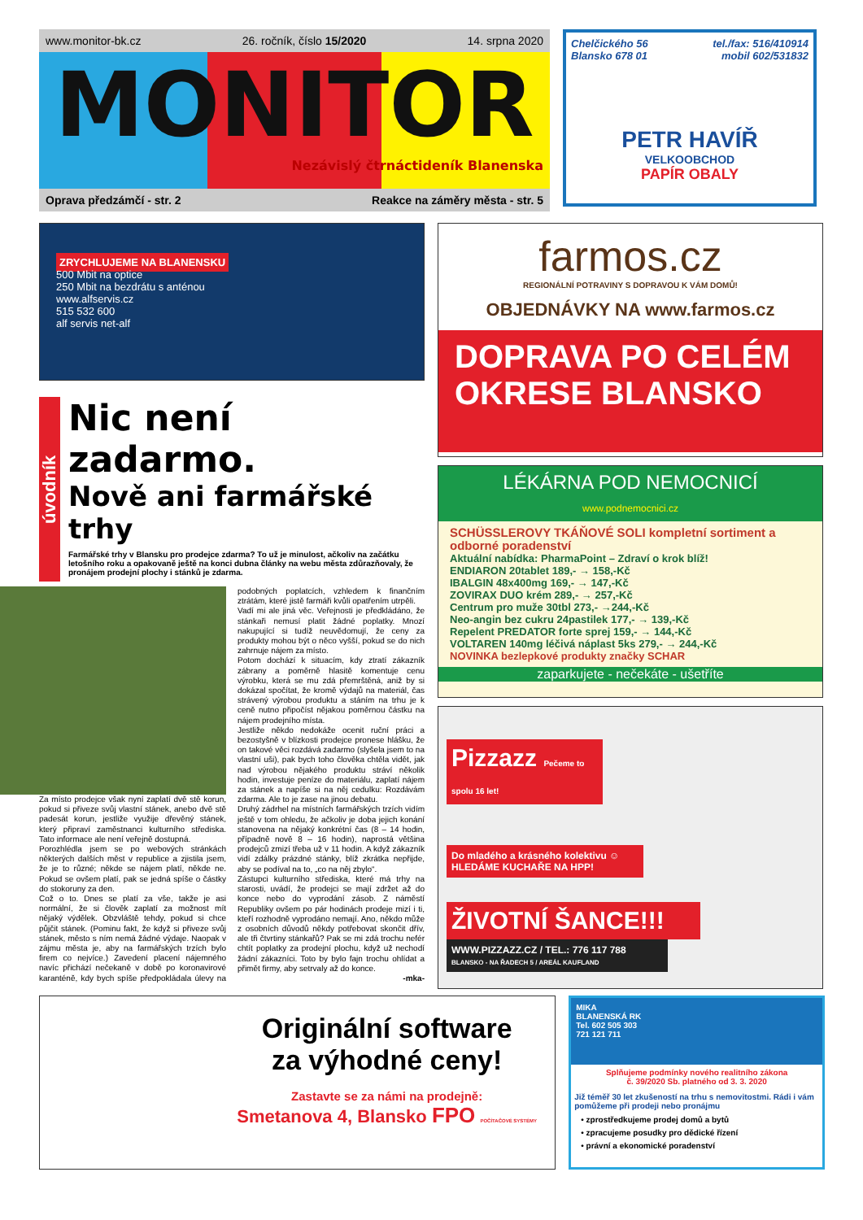www.monitor-bk.cz 26. ročník, číslo 15/2020 14. srpna 2020
MONITOR
Nezávislý čtrnáctideník Blanenska
Oprava předzámčí - str. 2 Reakce na záměry města - str. 5
Chelčického 56
Blansko 678 01 tel./fax: 516/410914
mobil 602/531832
PETR HAVÍŘ
VELKOOBCHOD
PAPÍR OBALY
ZRYCHLUJEME NA BLANENSKU
500 Mbit na optice
250 Mbit na bezdrátu s anténou
www.alfservis.cz
515 532 600
alf servis net-alf
úvodník
Nic není zadarmo.
Nově ani farmářské trhy
Farmářské trhy v Blansku pro prodejce zdarma? To už je minulost, ačkoliv na začátku letošního roku a opakovaně ještě na konci dubna články na webu města zdůrazňovaly, že pronájem prodejní plochy i stánků je zdarma.
Za místo prodejce však nyní zaplatí dvě stě korun, pokud si přiveze svůj vlastní stánek, anebo dvě stě padesát korun, jestliže využije dřevěný stánek, který připraví zaměstnanci kulturního střediska. Tato informace ale není veřejně dostupná.
Porozhlédla jsem se po webových stránkách některých dalších měst v republice a zjistila jsem, že je to různé; někde se nájem platí, někde ne. Pokud se ovšem platí, pak se jedná spíše o částky do stokoruny za den.
Což o to. Dnes se platí za vše, takže je asi normální, že si člověk zaplatí za možnost mít nějaký výdělek. Obzvláště tehdy, pokud si chce půjčit stánek. (Pominu fakt, že když si přiveze svůj stánek, město s ním nemá žádné výdaje. Naopak v zájmu města je, aby na farmářských trzích bylo firem co nejvíce.) Zavedení placení nájemného navíc přichází nečekaně v době po koronavirové karanténě, kdy bych spíše předpokládala úlevy na podobných poplatcích, vzhledem k finančním ztrátám, které jistě farmáři kvůli opatřením utrpěli.
Vadí mi ale jiná věc. Veřejnosti je předkládáno, že stánkaři nemusí platit žádné poplatky. Mnozí nakupující si tudíž neuvědomují, že ceny za produkty mohou být o něco vyšší, pokud se do nich zahrnuje nájem za místo.
Potom dochází k situacím, kdy ztratí zákazník zábrany a poměrně hlasitě komentuje cenu výrobku, která se mu zdá přemrštěná, aniž by si dokázal spočítat, že kromě výdajů na materiál, čas strávený výrobou produktu a stáním na trhu je k ceně nutno připočíst nějakou poměrnou částku na nájem prodejního místa.
Jestliže někdo nedokáže ocenit ruční práci a bezostyšně v blízkosti prodejce pronese hlášku, že on takové věci rozdává zadarmo (slyšela jsem to na vlastní uši), pak bych toho člověka chtěla vidět, jak nad výrobou nějakého produktu stráví několik hodin, investuje peníze do materiálu, zaplatí nájem za stánek a napíše si na něj cedulku: Rozdávám zdarma. Ale to je zase na jinou debatu.
Druhý zádrhel na místních farmářských trzích vidím ještě v tom ohledu, že ačkoliv je doba jejich konání stanovena na nějaký konkrétní čas (8 – 14 hodin, případně nově 8 – 16 hodin), naprostá většina prodejců zmizí třeba už v 11 hodin. A když zákazník vidí zdálky prázdné stánky, blíž zkrátka nepřijde, aby se podíval na to, „co na něj zbylo“.
Zástupci kulturního střediska, které má trhy na starosti, uvádí, že prodejci se mají zdržet až do konce nebo do vyprodání zásob. Z náměstí Republiky ovšem po pár hodinách prodeje mizí i ti, kteří rozhodně vyprodáno nemají. Ano, někdo může z osobních důvodů někdy potřebovat skončit dřív, ale tři čtvrtiny stánkařů? Pak se mi zdá trochu nefér chtít poplatky za prodejní plochu, když už nechodí žádní zákazníci. Toto by bylo fajn trochu ohlídat a přimět firmy, aby setrvaly až do konce.
-mka-
farmos.cz
REGIONÁLNÍ POTRAVINY S DOPRAVOU K VÁM DOMŮ!
OBJEDNÁVKY NA www.farmos.cz
DOPRAVA PO CELÉM
OKRESE BLANSKO
LÉKÁRNA POD NEMOCNICÍ
www.podnemocnici.cz
SCHÜSSLEROVY TKÁŇOVÉ SOLI kompletní sortiment a odborné poradenství
Aktuální nabídka: PharmaPoint – Zdraví o krok blíž!
ENDIARON 20tablet 189,- → 158,-Kč
IBALGIN 48x400mg 169,- → 147,-Kč
ZOVIRAX DUO krém 289,- → 257,-Kč
Centrum pro muže 30tbl 273,- →244,-Kč
Neo-angin bez cukru 24pastilek 177,- → 139,-Kč
Repelent PREDATOR forte sprej 159,- → 144,-Kč
VOLTAREN 140mg léčivá náplast 5ks 279,- → 244,-Kč
NOVINKA bezlepkové produkty značky SCHAR
zaparkujete - nečekáte - ušetříte
Pizzazz Pečeme to spolu 16 let!
Do mladého a krásného kolektivu ☺
HLEDÁME KUCHAŘE NA HPP!
ŽIVOTNÍ ŠANCE!!!
WWW.PIZZAZZ.CZ / TEL.: 776 117 788
BLANSKO - NA ŘADECH 5 / AREÁL KAUFLAND
Originální software
za výhodné ceny!
Zastavte se za námi na prodejně:
Smetanova 4, Blansko FPO POČÍTAČOVÉ SYSTÉMY
MIKA
BLANENSKÁ RK
Tel. 602 505 303
721 121 711
Splňujeme podmínky nového realitního zákona
č. 39/2020 Sb. platného od 3. 3. 2020
Již téměř 30 let zkušeností na trhu s nemovitostmi. Rádi i vám pomůžeme při prodeji nebo pronájmu
• zprostředkujeme prodej domů a bytů
• zpracujeme posudky pro dědické řízení
• právní a ekonomické poradenství